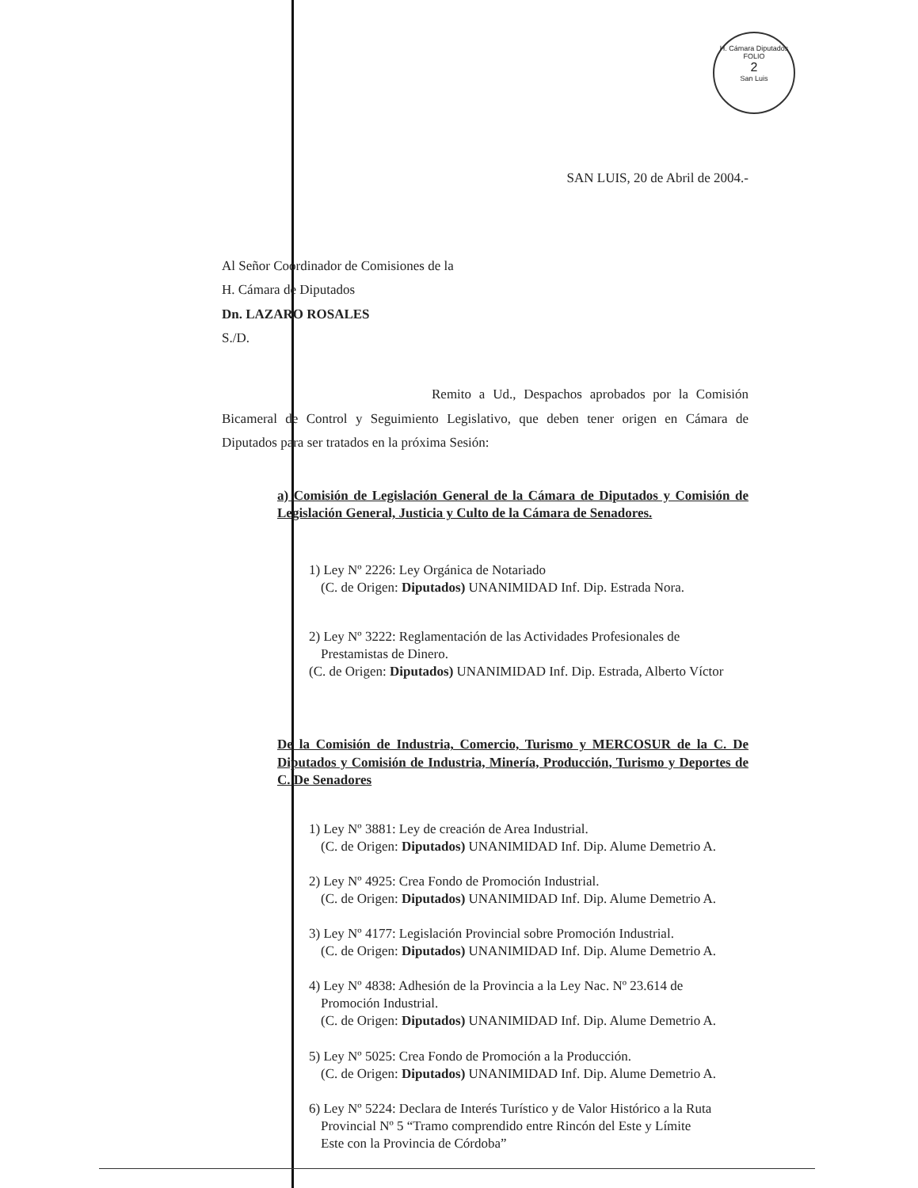H. Cámara Diputados
FOLIO
2
San Luis
SAN LUIS, 20 de Abril de 2004.-
Al Señor Coordinador de Comisiones de la
H. Cámara de Diputados
Dn. LAZARO ROSALES
S./D.
Remito a Ud., Despachos aprobados por la Comisión Bicameral de Control y Seguimiento Legislativo, que deben tener origen en Cámara de Diputados para ser tratados en la próxima Sesión:
a) Comisión de Legislación General de la Cámara de Diputados y Comisión de Legislación General, Justicia y Culto de la Cámara de Senadores.
1) Ley Nº 2226: Ley Orgánica de Notariado
(C. de Origen: Diputados) UNANIMIDAD Inf. Dip. Estrada Nora.
2) Ley Nº 3222: Reglamentación de las Actividades Profesionales de
Prestamistas de Dinero.
(C. de Origen: Diputados) UNANIMIDAD Inf. Dip. Estrada, Alberto Víctor
De la Comisión de Industria, Comercio, Turismo y MERCOSUR de la C. De Diputados y Comisión de Industria, Minería, Producción, Turismo y Deportes de C. De Senadores
1) Ley Nº 3881: Ley de creación de Area Industrial.
(C. de Origen: Diputados) UNANIMIDAD Inf. Dip. Alume Demetrio A.
2) Ley Nº 4925: Crea Fondo de Promoción Industrial.
(C. de Origen: Diputados) UNANIMIDAD Inf. Dip. Alume Demetrio A.
3) Ley Nº 4177: Legislación Provincial sobre Promoción Industrial.
(C. de Origen: Diputados) UNANIMIDAD Inf. Dip. Alume Demetrio A.
4) Ley Nº 4838: Adhesión de la Provincia a la Ley Nac. Nº 23.614 de
Promoción Industrial.
(C. de Origen: Diputados) UNANIMIDAD Inf. Dip. Alume Demetrio A.
5) Ley Nº 5025: Crea Fondo de Promoción a la Producción.
(C. de Origen: Diputados) UNANIMIDAD Inf. Dip. Alume Demetrio A.
6) Ley Nº 5224: Declara de Interés Turístico y de Valor Histórico a la Ruta
Provincial Nº 5 “Tramo comprendido entre Rincón del Este y Límite
Este con la Provincia de Córdoba”